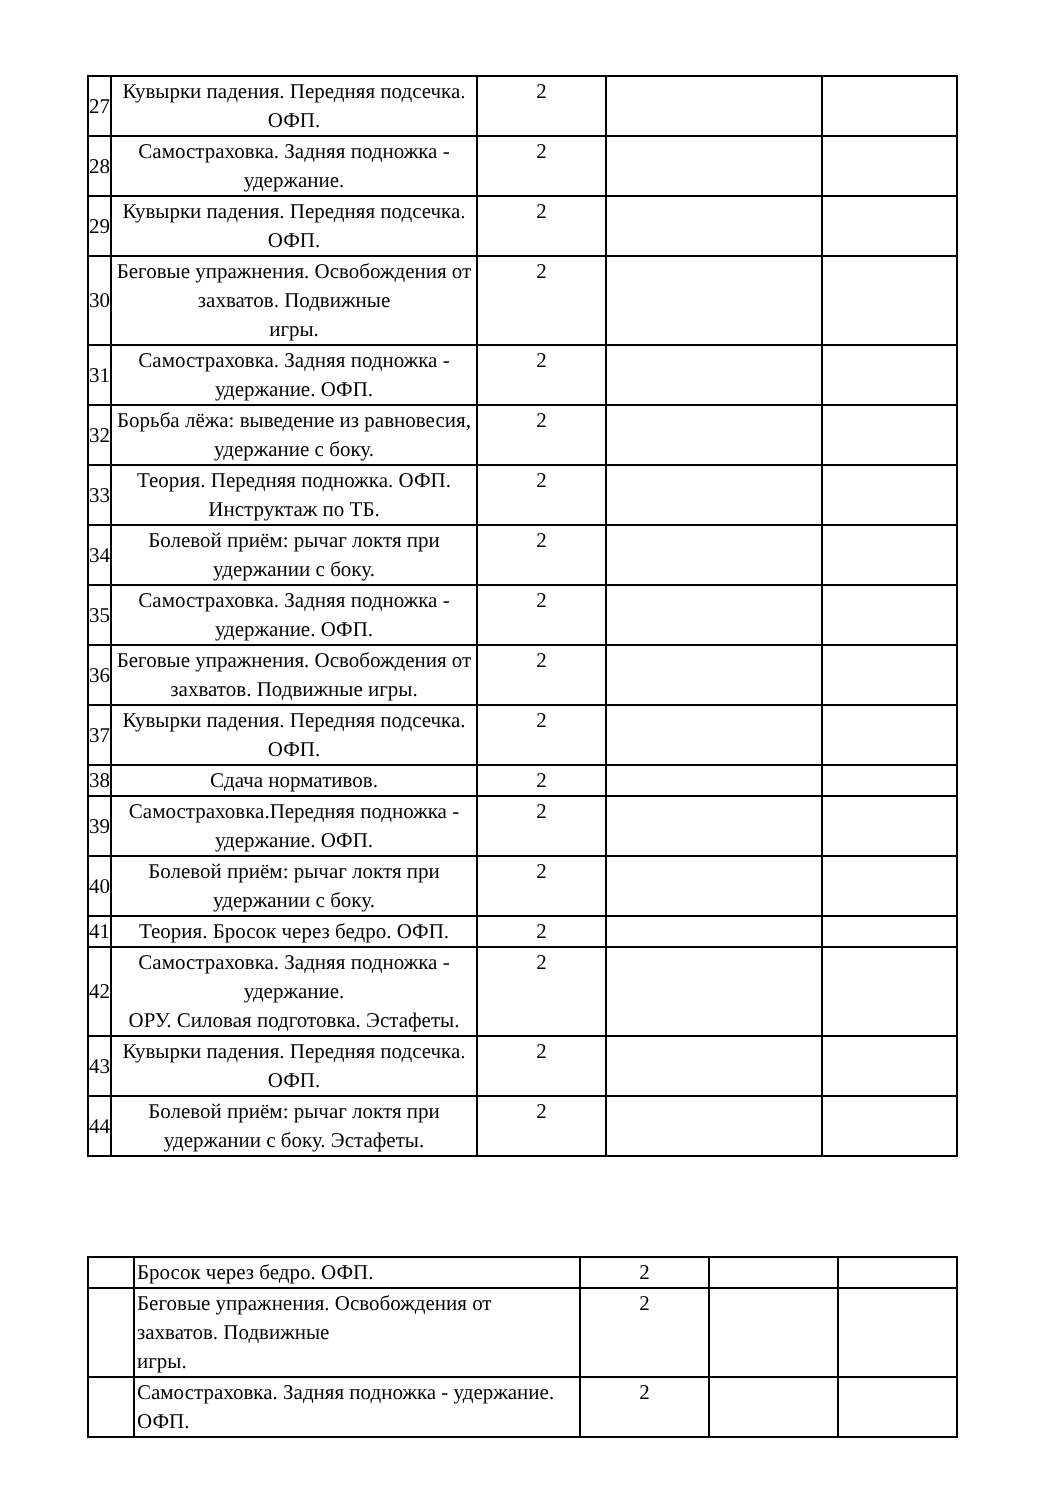| 27 | Кувырки падения. Передняя подсечка. ОФП. | 2 | | |
| 28 | Самостраховка. Задняя подножка - удержание. | 2 | | |
| 29 | Кувырки падения. Передняя подсечка. ОФП. | 2 | | |
| 30 | Беговые упражнения. Освобождения от захватов. Подвижные игры. | 2 | | |
| 31 | Самостраховка. Задняя подножка - удержание. ОФП. | 2 | | |
| 32 | Борьба лёжа: выведение из равновесия, удержание с боку. | 2 | | |
| 33 | Теория. Передняя подножка. ОФП. Инструктаж по ТБ. | 2 | | |
| 34 | Болевой приём: рычаг локтя при удержании с боку. | 2 | | |
| 35 | Самостраховка. Задняя подножка - удержание. ОФП. | 2 | | |
| 36 | Беговые упражнения. Освобождения от захватов. Подвижные игры. | 2 | | |
| 37 | Кувырки падения. Передняя подсечка. ОФП. | 2 | | |
| 38 | Сдача нормативов. | 2 | | |
| 39 | Самостраховка.Передняя подножка - удержание. ОФП. | 2 | | |
| 40 | Болевой приём: рычаг локтя при удержании с боку. | 2 | | |
| 41 | Теория. Бросок через бедро. ОФП. | 2 | | |
| 42 | Самостраховка. Задняя подножка - удержание. ОРУ. Силовая подготовка. Эстафеты. | 2 | | |
| 43 | Кувырки падения. Передняя подсечка. ОФП. | 2 | | |
| 44 | Болевой приём: рычаг локтя при удержании с боку. Эстафеты. | 2 | | |
| | Бросок через бедро. ОФП. | 2 | | |
| | Беговые упражнения. Освобождения от захватов. Подвижные игры. | 2 | | |
| | Самостраховка. Задняя подножка - удержание. ОФП. | 2 | | |